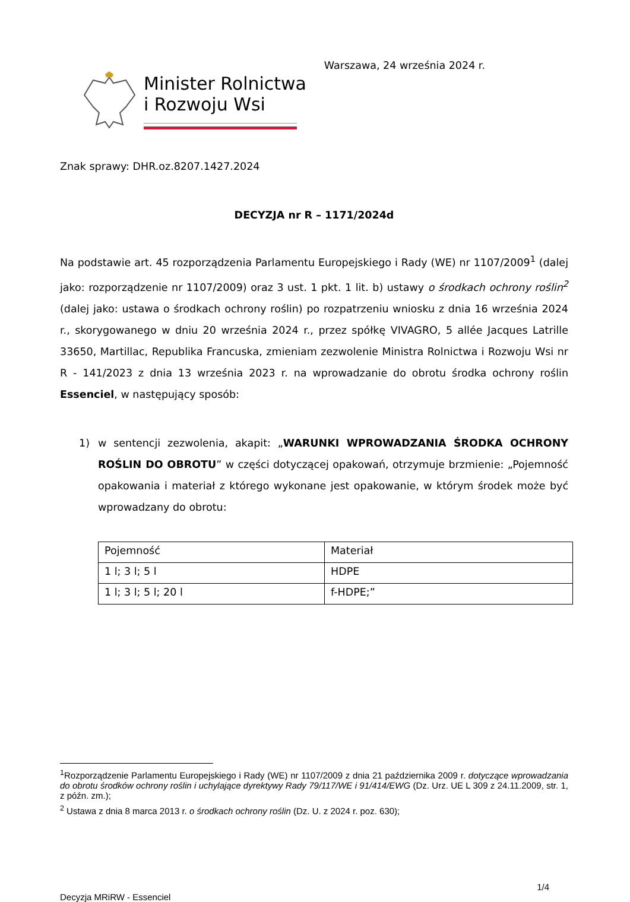Minister Rolnictwa
i Rozwoju Wsi
Warszawa, 24 września 2024 r.
Znak sprawy: DHR.oz.8207.1427.2024
DECYZJA nr R – 1171/2024d
Na podstawie art. 45 rozporządzenia Parlamentu Europejskiego i Rady (WE) nr 1107/2009<sup>1</sup> (dalej jako: rozporządzenie nr 1107/2009) oraz 3 ust. 1 pkt. 1 lit. b) ustawy o środkach ochrony roślin<sup>2</sup> (dalej jako: ustawa o środkach ochrony roślin) po rozpatrzeniu wniosku z dnia 16 września 2024 r., skorygowanego w dniu 20 września 2024 r., przez spółkę VIVAGRO, 5 allée Jacques Latrille 33650, Martillac, Republika Francuska, zmieniam zezwolenie Ministra Rolnictwa i Rozwoju Wsi nr R - 141/2023 z dnia 13 września 2023 r. na wprowadzanie do obrotu środka ochrony roślin Essenciel, w następujący sposób:
1) w sentencji zezwolenia, akapit: „WARUNKI WPROWADZANIA ŚRODKA OCHRONY ROŚLIN DO OBROTU” w części dotyczącej opakowań, otrzymuje brzmienie: „Pojemność opakowania i materiał z którego wykonane jest opakowanie, w którym środek może być wprowadzany do obrotu:
| Pojemność | Materiał |
| 1 l; 3 l; 5 l | HDPE |
| 1 l; 3 l; 5 l; 20 l | f-HDPE;” |
<sup>1</sup> Rozporządzenie Parlamentu Europejskiego i Rady (WE) nr 1107/2009 z dnia 21 października 2009 r. dotyczące wprowadzania do obrotu środków ochrony roślin i uchylające dyrektywy Rady 79/117/WE i 91/414/EWG (Dz. Urz. UE L 309 z 24.11.2009, str. 1, z późn. zm.);
<sup>2</sup> Ustawa z dnia 8 marca 2013 r. o środkach ochrony roślin (Dz. U. z 2024 r. poz. 630);
1/4
Decyzja MRiRW - Essenciel